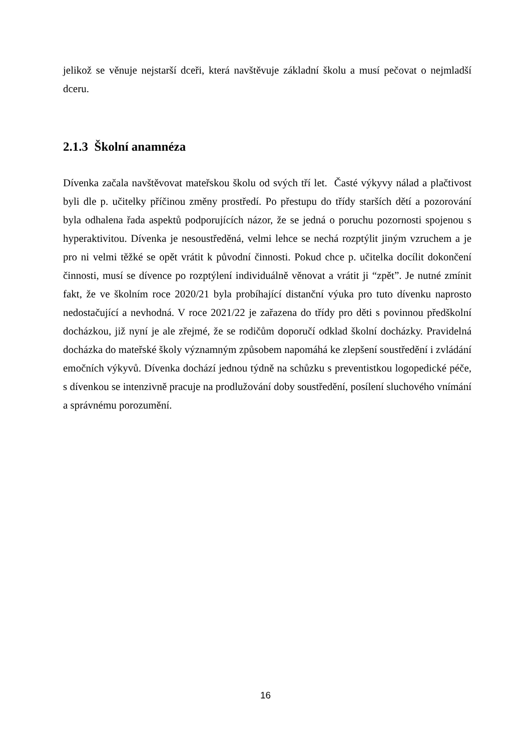jelikož se věnuje nejstarší dceři, která navštěvuje základní školu a musí pečovat o nejmladší dceru.
2.1.3 Školní anamnéza
Dívenka začala navštěvovat mateřskou školu od svých tří let. Časté výkyvy nálad a plačtivost byli dle p. učitelky příčinou změny prostředí. Po přestupu do třídy starších dětí a pozorování byla odhalena řada aspektů podporujících názor, že se jedná o poruchu pozornosti spojenou s hyperaktivitou. Dívenka je nesoustředěná, velmi lehce se nechá rozptýlit jiným vzruchem a je pro ni velmi těžké se opět vrátit k původní činnosti. Pokud chce p. učitelka docílit dokončení činnosti, musí se dívence po rozptýlení individuálně věnovat a vrátit ji “zpět”. Je nutné zmínit fakt, že ve školním roce 2020/21 byla probíhající distanční výuka pro tuto dívenku naprosto nedostačující a nevhodná. V roce 2021/22 je zařazena do třídy pro děti s povinnou předškolní docházkou, již nyní je ale zřejmé, že se rodičům doporučí odklad školní docházky. Pravidelná docházka do mateřské školy významným způsobem napomáhá ke zlepšení soustředění i zvládání emočních výkyvů. Dívenka dochází jednou týdně na schůzku s preventistkou logopedické péče, s dívenkou se intenzivně pracuje na prodlužování doby soustředění, posílení sluchového vnímání a správnému porozumění.
16